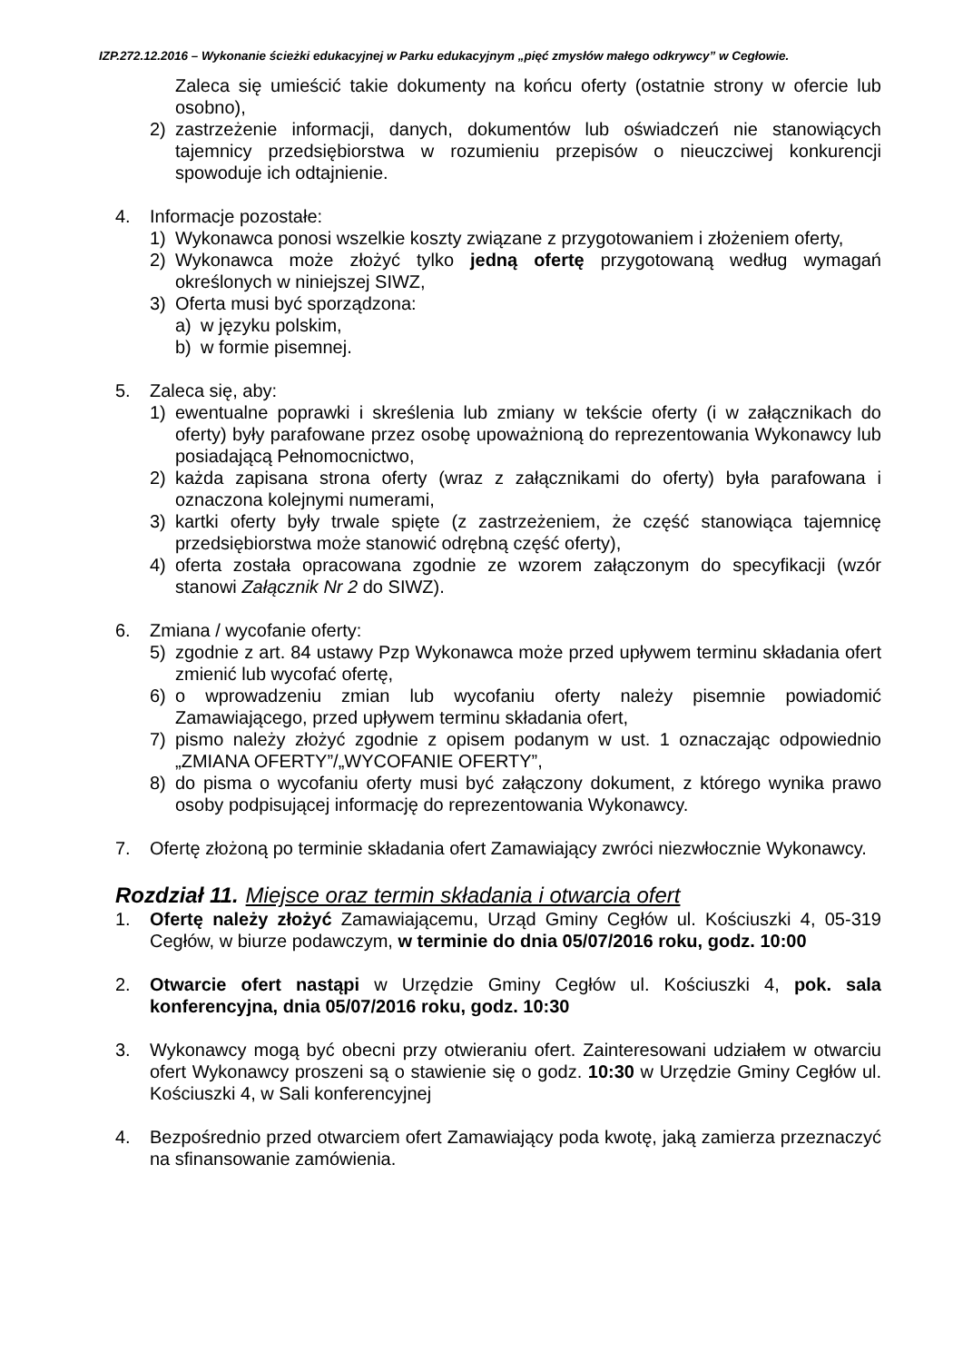IZP.272.12.2016 – Wykonanie ścieżki edukacyjnej w Parku edukacyjnym „pięć zmysłów małego odkrywcy” w Cegłowie.
Zaleca się umieścić takie dokumenty na końcu oferty (ostatnie strony w ofercie lub osobno),
2) zastrzeżenie informacji, danych, dokumentów lub oświadczeń nie stanowiących tajemnicy przedsiębiorstwa w rozumieniu przepisów o nieuczciwej konkurencji spowoduje ich odtajnienie.
4. Informacje pozostałe:
1) Wykonawca ponosi wszelkie koszty związane z przygotowaniem i złożeniem oferty,
2) Wykonawca może złożyć tylko jedną ofertę przygotowaną według wymagań określonych w niniejszej SIWZ,
3) Oferta musi być sporządzona:
a) w języku polskim,
b) w formie pisemnej.
5. Zaleca się, aby:
1) ewentualne poprawki i skreślenia lub zmiany w tekście oferty (i w załącznikach do oferty) były parafowane przez osobę upoważnioną do reprezentowania Wykonawcy lub posiadającą Pełnomocnictwo,
2) każda zapisana strona oferty (wraz z załącznikami do oferty) była parafowana i oznaczona kolejnymi numerami,
3) kartki oferty były trwale spięte (z zastrzeżeniem, że część stanowiąca tajemnicę przedsiębiorstwa może stanowić odrębną część oferty),
4) oferta została opracowana zgodnie ze wzorem załączonym do specyfikacji (wzór stanowi Załącznik Nr 2 do SIWZ).
6. Zmiana / wycofanie oferty:
5) zgodnie z art. 84 ustawy Pzp Wykonawca może przed upływem terminu składania ofert zmienić lub wycofać ofertę,
6) o wprowadzeniu zmian lub wycofaniu oferty należy pisemnie powiadomić Zamawiającego, przed upływem terminu składania ofert,
7) pismo należy złożyć zgodnie z opisem podanym w ust. 1 oznaczając odpowiednio „ZMIANA OFERTY”/„WYCOFANIE OFERTY”,
8) do pisma o wycofaniu oferty musi być załączony dokument, z którego wynika prawo osoby podpisującej informację do reprezentowania Wykonawcy.
7. Ofertę złożoną po terminie składania ofert Zamawiający zwróci niezwłocznie Wykonawcy.
Rozdział 11. Miejsce oraz termin składania i otwarcia ofert
1. Ofertę należy złożyć Zamawiającemu, Urząd Gminy Cegłów ul. Kościuszki 4, 05-319 Cegłów, w biurze podawczym, w terminie do dnia 05/07/2016 roku, godz. 10:00
2. Otwarcie ofert nastąpi w Urzędzie Gminy Cegłów ul. Kościuszki 4, pok. sala konferencyjna, dnia 05/07/2016 roku, godz. 10:30
3. Wykonawcy mogą być obecni przy otwieraniu ofert. Zainteresowani udziałem w otwarciu ofert Wykonawcy proszeni są o stawienie się o godz. 10:30 w Urzędzie Gminy Cegłów ul. Kościuszki 4, w Sali konferencyjnej
4. Bezpośrednio przed otwarciem ofert Zamawiający poda kwotę, jaką zamierza przeznaczyć na sfinansowanie zamówienia.